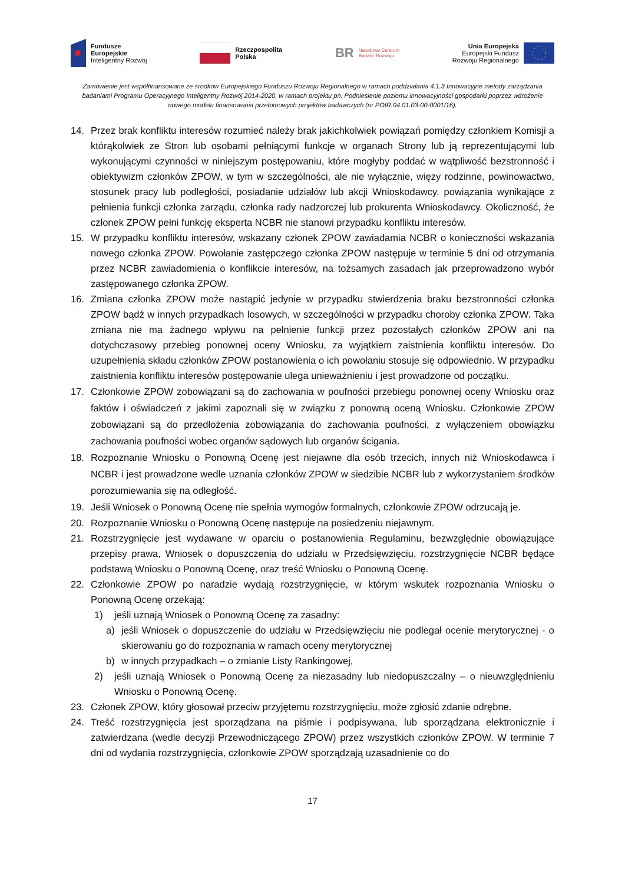Fundusze
Europejskie
Inteligentny Rozwój
Rzeczpospolita
Polska
BR Narodowe Centrum
Badań i Rozwoju
Unia Europejska
Europejski Fundusz
Rozwoju Regionalnego
Zamówienie jest współfinansowane ze środków Europejskiego Funduszu Rozwoju Regionalnego w ramach poddziałania 4.1.3 Innowacyjne metody zarządzania badaniami Programu Operacyjnego Inteligentny Rozwój 2014-2020, w ramach projektu pn. Podniesienie poziomu innowacyjności gospodarki poprzez wdrożenie nowego modelu finansowania przełomowych projektów badawczych (nr POIR.04.01.03-00-0001/16).
14. Przez brak konfliktu interesów rozumieć należy brak jakichkolwiek powiązań pomiędzy członkiem Komisji a którąkolwiek ze Stron lub osobami pełniącymi funkcje w organach Strony lub ją reprezentującymi lub wykonującymi czynności w niniejszym postępowaniu, które mogłyby poddać w wątpliwość bezstronność i obiektywizm członków ZPOW, w tym w szczególności, ale nie wyłącznie, więzy rodzinne, powinowactwo, stosunek pracy lub podległości, posiadanie udziałów lub akcji Wnioskodawcy, powiązania wynikające z pełnienia funkcji członka zarządu, członka rady nadzorczej lub prokurenta Wnioskodawcy. Okoliczność, że członek ZPOW pełni funkcję eksperta NCBR nie stanowi przypadku konfliktu interesów.
15. W przypadku konfliktu interesów, wskazany członek ZPOW zawiadamia NCBR o konieczności wskazania nowego członka ZPOW. Powołanie zastępczego członka ZPOW następuje w terminie 5 dni od otrzymania przez NCBR zawiadomienia o konflikcie interesów, na tożsamych zasadach jak przeprowadzono wybór zastępowanego członka ZPOW.
16. Zmiana członka ZPOW może nastąpić jedynie w przypadku stwierdzenia braku bezstronności członka ZPOW bądź w innych przypadkach losowych, w szczególności w przypadku choroby członka ZPOW. Taka zmiana nie ma żadnego wpływu na pełnienie funkcji przez pozostałych członków ZPOW ani na dotychczasowy przebieg ponownej oceny Wniosku, za wyjątkiem zaistnienia konfliktu interesów. Do uzupełnienia składu członków ZPOW postanowienia o ich powołaniu stosuje się odpowiednio. W przypadku zaistnienia konfliktu interesów postępowanie ulega unieważnieniu i jest prowadzone od początku.
17. Członkowie ZPOW zobowiązani są do zachowania w poufności przebiegu ponownej oceny Wniosku oraz faktów i oświadczeń z jakimi zapoznali się w związku z ponowną oceną Wniosku. Członkowie ZPOW zobowiązani są do przedłożenia zobowiązania do zachowania poufności, z wyłączeniem obowiązku zachowania poufności wobec organów sądowych lub organów ścigania.
18. Rozpoznanie Wniosku o Ponowną Ocenę jest niejawne dla osób trzecich, innych niż Wnioskodawca i NCBR i jest prowadzone wedle uznania członków ZPOW w siedzibie NCBR lub z wykorzystaniem środków porozumiewania się na odległość.
19. Jeśli Wniosek o Ponowną Ocenę nie spełnia wymogów formalnych, członkowie ZPOW odrzucają je.
20. Rozpoznanie Wniosku o Ponowną Ocenę następuje na posiedzeniu niejawnym.
21. Rozstrzygnięcie jest wydawane w oparciu o postanowienia Regulaminu, bezwzględnie obowiązujące przepisy prawa, Wniosek o dopuszczenia do udziału w Przedsięwzięciu, rozstrzygnięcie NCBR będące podstawą Wniosku o Ponowną Ocenę, oraz treść Wniosku o Ponowną Ocenę.
22. Członkowie ZPOW po naradzie wydają rozstrzygnięcie, w którym wskutek rozpoznania Wniosku o Ponowną Ocenę orzekają:
1) jeśli uznają Wniosek o Ponowną Ocenę za zasadny:
a) jeśli Wniosek o dopuszczenie do udziału w Przedsięwzięciu nie podlegał ocenie merytorycznej - o skierowaniu go do rozpoznania w ramach oceny merytorycznej
b) w innych przypadkach – o zmianie Listy Rankingowej,
2) jeśli uznają Wniosek o Ponowną Ocenę za niezasadny lub niedopuszczalny – o nieuwzględnieniu Wniosku o Ponowną Ocenę.
23. Członek ZPOW, który głosował przeciw przyjętemu rozstrzygnięciu, może zgłosić zdanie odrębne.
24. Treść rozstrzygnięcia jest sporządzana na piśmie i podpisywana, lub sporządzana elektronicznie i zatwierdzana (wedle decyzji Przewodniczącego ZPOW) przez wszystkich członków ZPOW. W terminie 7 dni od wydania rozstrzygnięcia, członkowie ZPOW sporządzają uzasadnienie co do
17